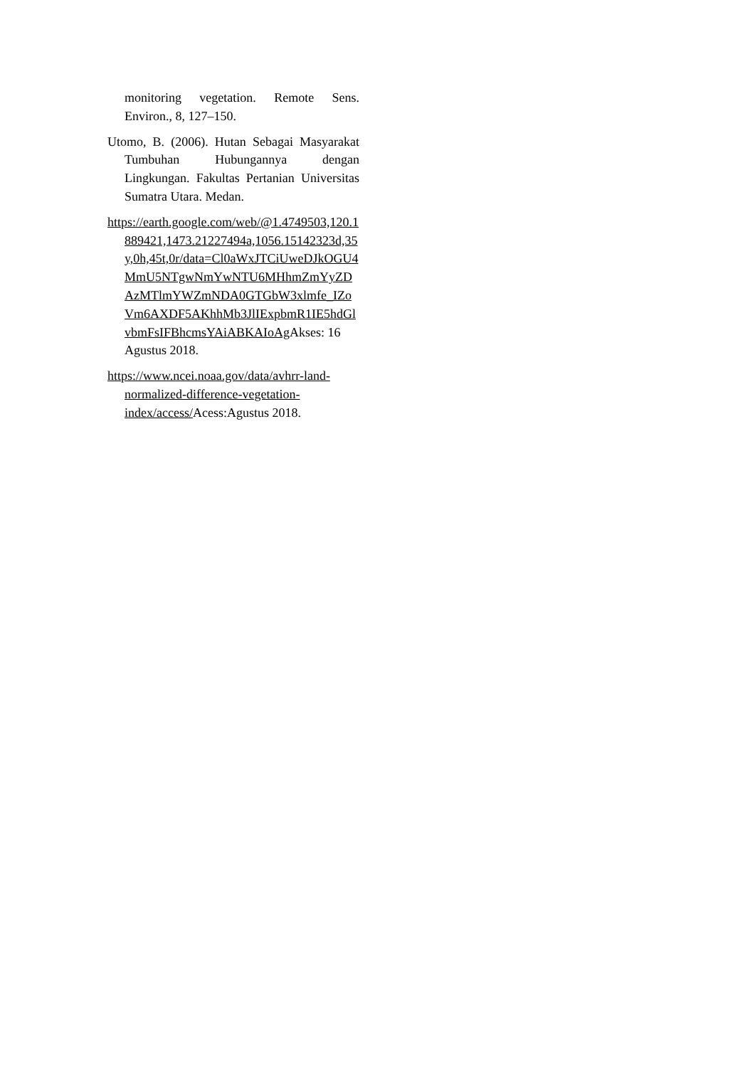monitoring vegetation. Remote Sens. Environ., 8, 127–150.
Utomo, B. (2006). Hutan Sebagai Masyarakat Tumbuhan Hubungannya dengan Lingkungan. Fakultas Pertanian Universitas Sumatra Utara. Medan.
https://earth.google.com/web/@1.4749503,120.1889421,1473.21227494a,1056.15142323d,35y,0h,45t,0r/data=Cl0aWxJTCiUweDJkOGU4MmU5NTgwNmYwNTU6MHhmZmYyZDAzMTlmYWZmNDA0GTGbW3xlmfe_IZoVm6AXDF5AKhhMb3JlIExpbmR1IE5hdGlvbmFsIFBhcmsYAiABKAIoAg Akses: 16 Agustus 2018.
https://www.ncei.noaa.gov/data/avhrr-land-normalized-difference-vegetation-index/access/Acess:Agustus 2018.